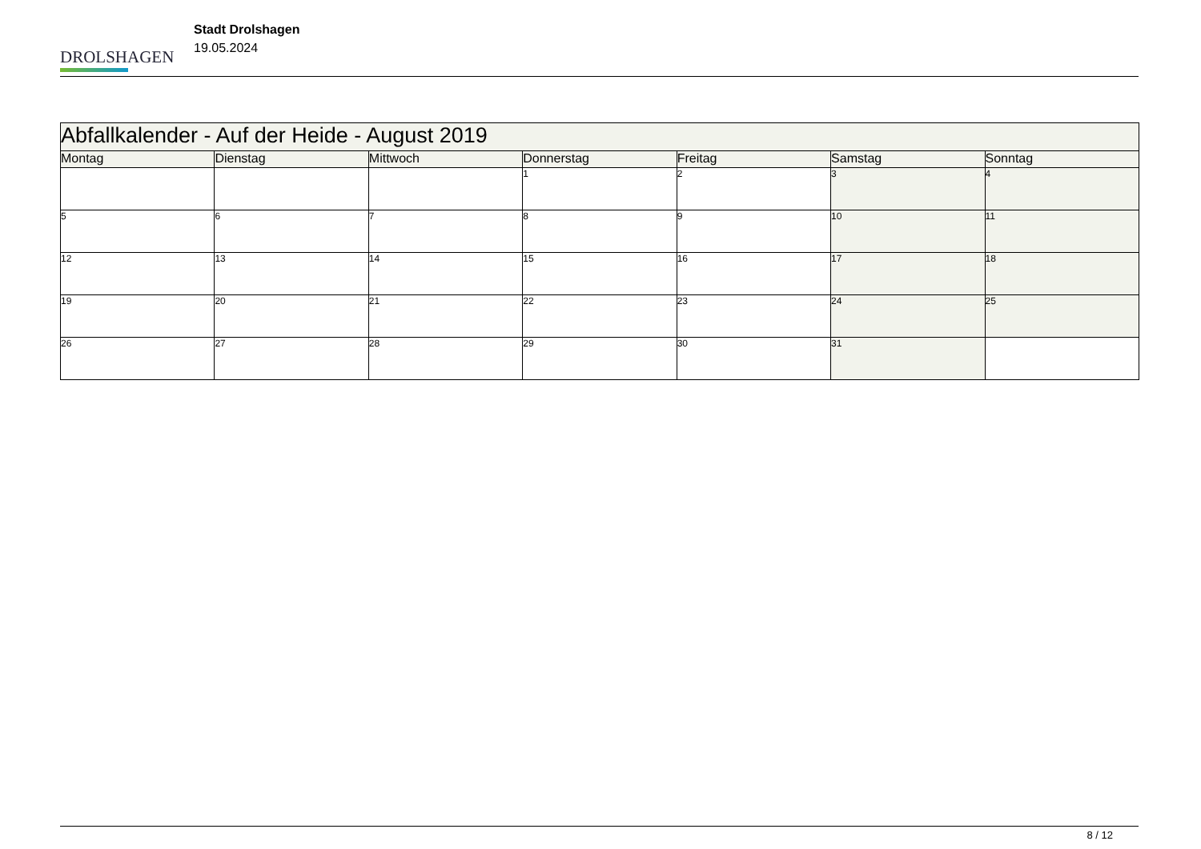DROLSHAGEN
Stadt Drolshagen
19.05.2024
| Abfallkalender - Auf der Heide - August 2019 | | | | | | |
| Montag | Dienstag | Mittwoch | Donnerstag | Freitag | Samstag | Sonntag |
| | | | 1 | 2 | 3 | 4 |
| 5 | 6 | 7 | 8 | 9 | 10 | 11 |
| 12 | 13 | 14 | 15 | 16 | 17 | 18 |
| 19 | 20 | 21 | 22 | 23 | 24 | 25 |
| 26 | 27 | 28 | 29 | 30 | 31 | |
8 / 12